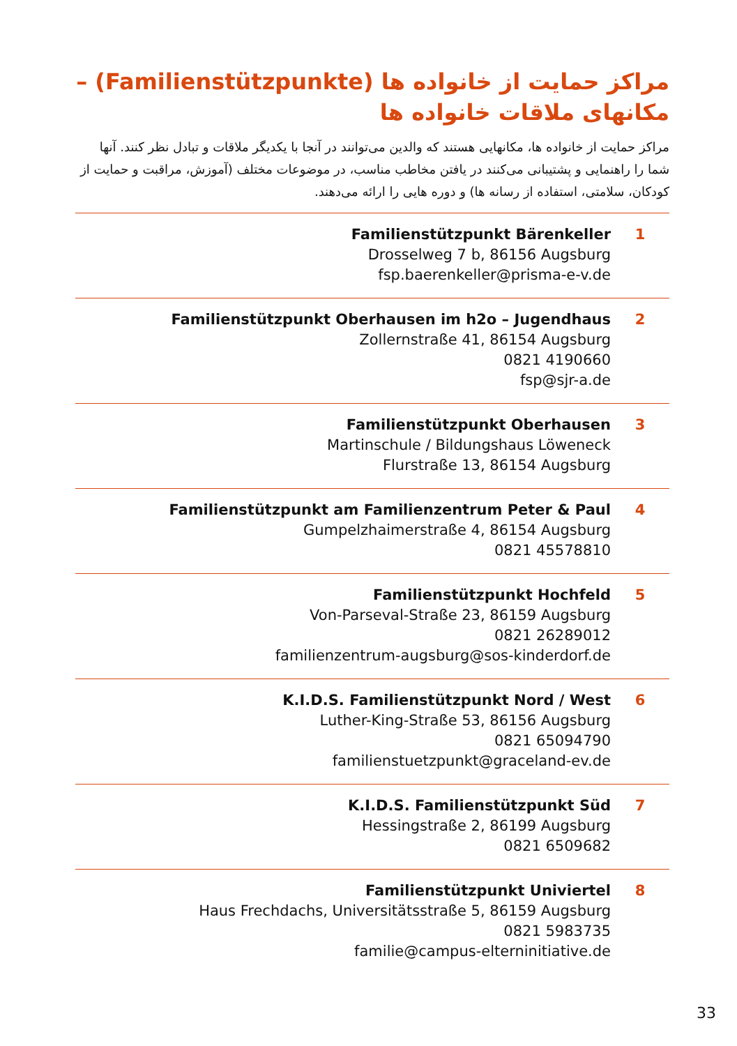مراکز حمایت از خانواده ها (Familienstützpunkte) –
مکانهای ملاقات خانواده ها
مراکز حمایت از خانواده ها، مکانهایی هستند که والدین می‌توانند در آنجا با یکدیگر ملاقات و تبادل نظر کنند. آنها شما را راهنمایی و پشتیبانی می‌کنند در یافتن مخاطب مناسب، در موضوعات مختلف (آموزش، مراقبت و حمایت از کودکان، سلامتی، استفاده از رسانه ها) و دوره هایی را ارائه می‌دهند.
Familienstützpunkt Bärenkeller
Drosselweg 7 b, 86156 Augsburg
fsp.baerenkeller@prisma-e-v.de
1
Familienstützpunkt Oberhausen im h2o – Jugendhaus
Zollernstraße 41, 86154 Augsburg
0821 4190660
fsp@sjr-a.de
2
Familienstützpunkt Oberhausen
Martinschule / Bildungshaus Löweneck
Flurstraße 13, 86154 Augsburg
3
Familienstützpunkt am Familienzentrum Peter & Paul
Gumpelzhaimerstraße 4, 86154 Augsburg
0821 45578810
4
Familienstützpunkt Hochfeld
Von-Parseval-Straße 23, 86159 Augsburg
0821 26289012
familienzentrum-augsburg@sos-kinderdorf.de
5
K.I.D.S. Familienstützpunkt Nord / West
Luther-King-Straße 53, 86156 Augsburg
0821 65094790
familienstuetzpunkt@graceland-ev.de
6
K.I.D.S. Familienstützpunkt Süd
Hessingstraße 2, 86199 Augsburg
0821 6509682
7
Familienstützpunkt Univiertel
Haus Frechdachs, Universitätsstraße 5, 86159 Augsburg
0821 5983735
familie@campus-elterninitiative.de
8
33